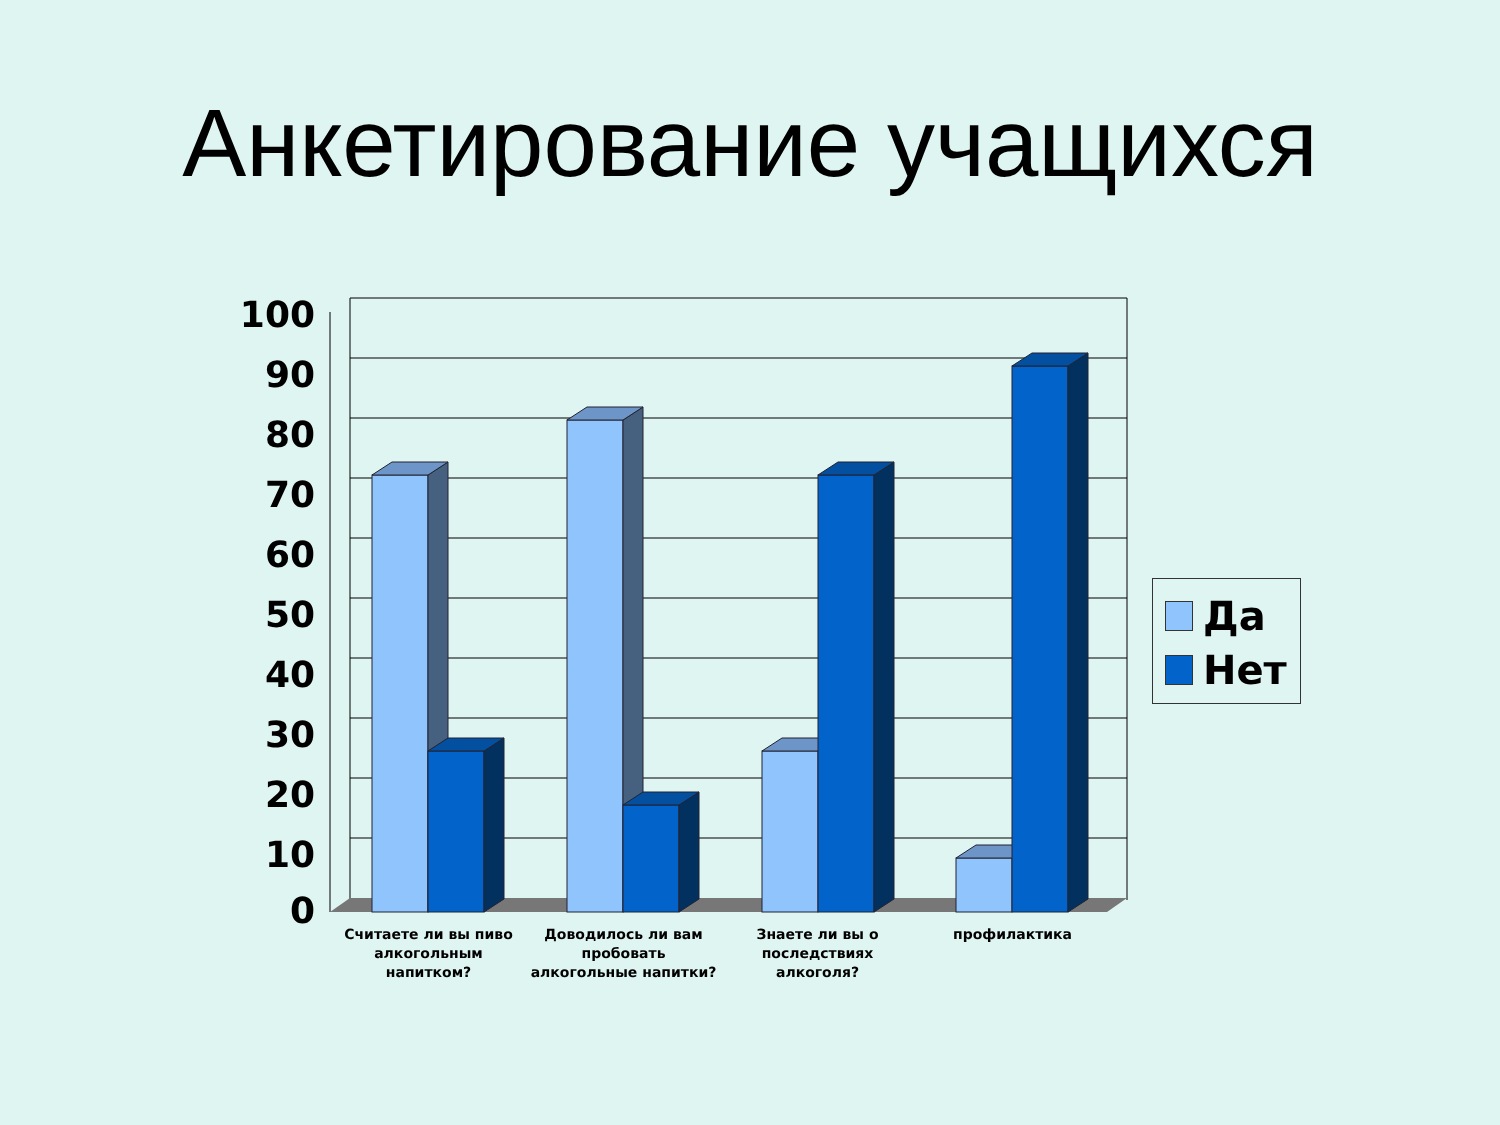Анкетирование учащихся
100
90
80
70
60
50
40
30
20
10
0
Считаете ли вы пиво алкогольным напитком?
Доводилось ли вам пробовать алкогольные напитки?
Знаете ли вы о последствиях алкоголя?
профилактика
Да
Нет